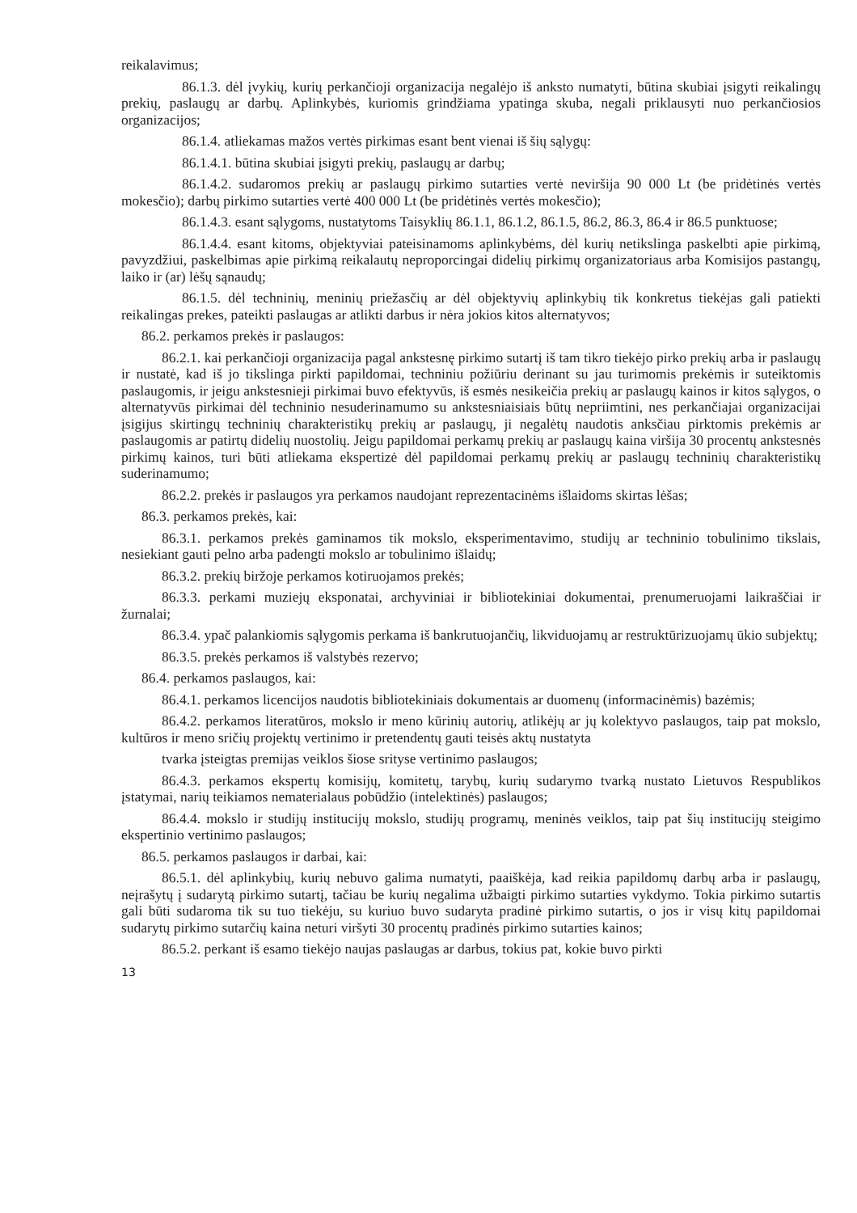reikalavimus;
86.1.3. dėl įvykių, kurių perkančioji organizacija negalėjo iš anksto numatyti, būtina skubiai įsigyti reikalingų prekių, paslaugų ar darbų. Aplinkybės, kuriomis grindžiama ypatinga skuba, negali priklausyti nuo perkančiosios organizacijos;
86.1.4. atliekamas mažos vertės pirkimas esant bent vienai iš šių sąlygų:
86.1.4.1. būtina skubiai įsigyti prekių, paslaugų ar darbų;
86.1.4.2. sudaromos prekių ar paslaugų pirkimo sutarties vertė neviršija 90 000 Lt (be pridėtinės vertės mokesčio); darbų pirkimo sutarties vertė 400 000 Lt (be pridėtinės vertės mokesčio);
86.1.4.3. esant sąlygoms, nustatytoms Taisyklių 86.1.1, 86.1.2, 86.1.5, 86.2, 86.3, 86.4 ir 86.5 punktuose;
86.1.4.4. esant kitoms, objektyviai pateisinamoms aplinkybėms, dėl kurių netikslinga paskelbti apie pirkimą, pavyzdžiui, paskelbimas apie pirkimą reikalautų neproporcingai didelių pirkimų organizatoriaus arba Komisijos pastangų, laiko ir (ar) lėšų sąnaudų;
86.1.5. dėl techninių, meninių priežasčių ar dėl objektyvių aplinkybių tik konkretus tiekėjas gali patiekti reikalingas prekes, pateikti paslaugas ar atlikti darbus ir nėra jokios kitos alternatyvos;
86.2. perkamos prekės ir paslaugos:
86.2.1. kai perkančioji organizacija pagal ankstesnę pirkimo sutartį iš tam tikro tiekėjo pirko prekių arba ir paslaugų ir nustatė, kad iš jo tikslinga pirkti papildomai, techniniu požiūriu derinant su jau turimomis prekėmis ir suteiktomis paslaugomis, ir jeigu ankstesnieji pirkimai buvo efektyvūs, iš esmės nesikeičia prekių ar paslaugų kainos ir kitos sąlygos, o alternatyvūs pirkimai dėl techninio nesuderinamumo su ankstesniaisiais būtų nepriimtini, nes perkančiajai organizacijai įsigijus skirtingų techninių charakteristikų prekių ar paslaugų, ji negalėtų naudotis anksčiau pirktomis prekėmis ar paslaugomis ar patirtų didelių nuostolių. Jeigu papildomai perkamų prekių ar paslaugų kaina viršija 30 procentų ankstesnės pirkimų kainos, turi būti atliekama ekspertizė dėl papildomai perkamų prekių ar paslaugų techninių charakteristikų suderinamumo;
86.2.2. prekės ir paslaugos yra perkamos naudojant reprezentacinėms išlaidoms skirtas lėšas;
86.3. perkamos prekės, kai:
86.3.1. perkamos prekės gaminamos tik mokslo, eksperimentavimo, studijų ar techninio tobulinimo tikslais, nesiekiant gauti pelno arba padengti mokslo ar tobulinimo išlaidų;
86.3.2. prekių biržoje perkamos kotiruojamos prekės;
86.3.3. perkami muziejų eksponatai, archyviniai ir bibliotekiniai dokumentai, prenumeruojami laikraščiai ir žurnalai;
86.3.4. ypač palankiomis sąlygomis perkama iš bankrutuojančių, likviduojamų ar restruktūrizuojamų ūkio subjektų;
86.3.5. prekės perkamos iš valstybės rezervo;
86.4. perkamos paslaugos, kai:
86.4.1. perkamos licencijos naudotis bibliotekiniais dokumentais ar duomenų (informacinėmis) bazėmis;
86.4.2. perkamos literatūros, mokslo ir meno kūrinių autorių, atlikėjų ar jų kolektyvo paslaugos, taip pat mokslo, kultūros ir meno sričių projektų vertinimo ir pretendentų gauti teisės aktų nustatyta
tvarka įsteigtas premijas veiklos šiose srityse vertinimo paslaugos;
86.4.3. perkamos ekspertų komisijų, komitetų, tarybų, kurių sudarymo tvarką nustato Lietuvos Respublikos įstatymai, narių teikiamos nematerialaus pobūdžio (intelektinės) paslaugos;
86.4.4. mokslo ir studijų institucijų mokslo, studijų programų, meninės veiklos, taip pat šių institucijų steigimo ekspertinio vertinimo paslaugos;
86.5. perkamos paslaugos ir darbai, kai:
86.5.1. dėl aplinkybių, kurių nebuvo galima numatyti, paaiškėja, kad reikia papildomų darbų arba ir paslaugų, neįrašytų į sudarytą pirkimo sutartį, tačiau be kurių negalima užbaigti pirkimo sutarties vykdymo. Tokia pirkimo sutartis gali būti sudaroma tik su tuo tiekėju, su kuriuo buvo sudaryta pradinė pirkimo sutartis, o jos ir visų kitų papildomai sudarytų pirkimo sutarčių kaina neturi viršyti 30 procentų pradinės pirkimo sutarties kainos;
86.5.2. perkant iš esamo tiekėjo naujas paslaugas ar darbus, tokius pat, kokie buvo pirkti
13